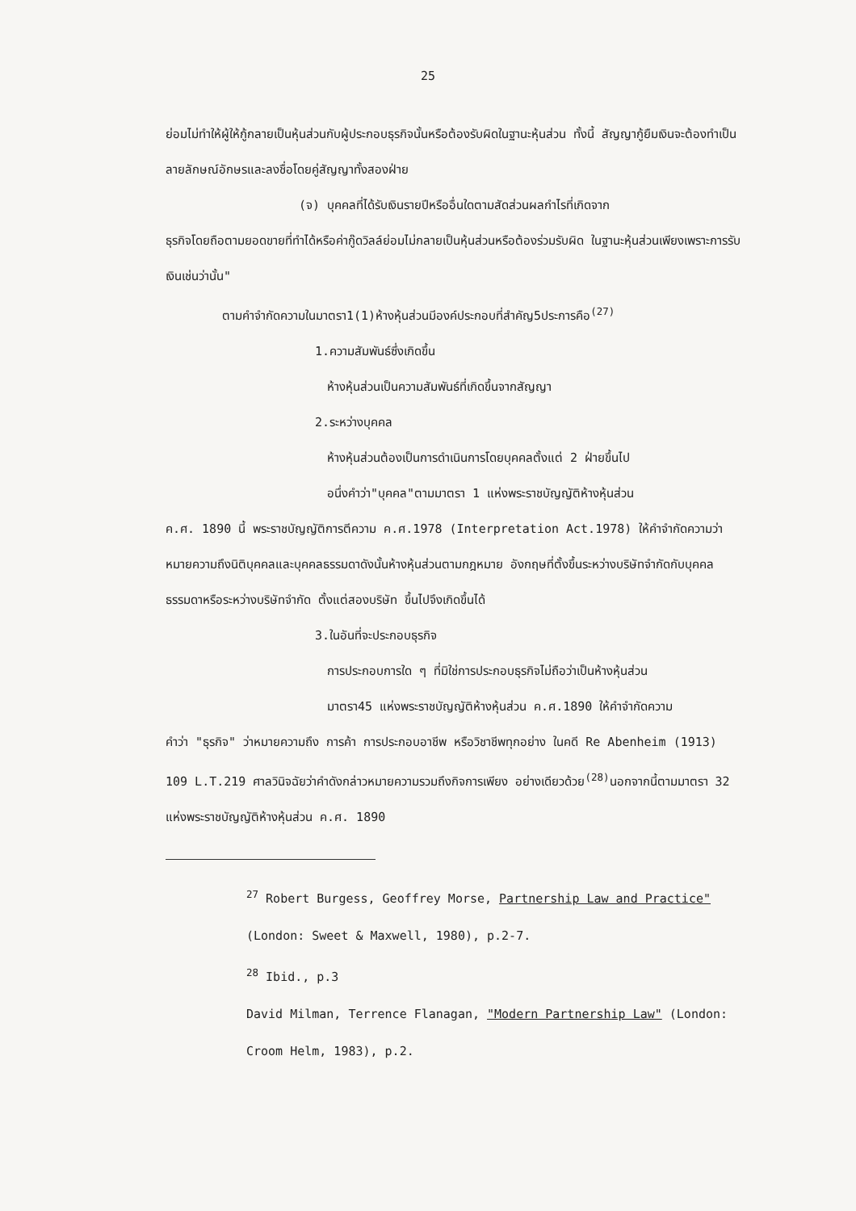25
ย่อมไม่ทำให้ผู้ให้กู้กลายเป็นหุ้นส่วนกับผู้ประกอบธุรกิจนั้นหรือต้องรับผิดในฐานะหุ้นส่วน ทั้งนี้ สัญญากู้ยืมเงินจะต้องทำเป็นลายลักษณ์อักษรและลงชื่อโดยคู่สัญญาทั้งสองฝ่าย
(จ) บุคคลที่ได้รับเงินรายปีหรืออื่นใดตามสัดส่วนผลกำไรที่เกิดจาก
ธุรกิจโดยถือตามยอดขายที่ทำได้หรือค่ากู๊ดวิลล์ย่อมไม่กลายเป็นหุ้นส่วนหรือต้องร่วมรับผิด ในฐานะหุ้นส่วนเพียงเพราะการรับเงินเช่นว่านั้น"
ตามคำจำกัดความในมาตรา1(1)ห้างหุ้นส่วนมีองค์ประกอบที่สำคัญ5ประการคือ<sup>(27)</sup>
1.ความสัมพันธ์ซึ่งเกิดขึ้น
ห้างหุ้นส่วนเป็นความสัมพันธ์ที่เกิดขึ้นจากสัญญา
2.ระหว่างบุคคล
ห้างหุ้นส่วนต้องเป็นการดำเนินการโดยบุคคลตั้งแต่ 2 ฝ่ายขึ้นไป
อนึ่งคำว่า"บุคคล"ตามมาตรา 1 แห่งพระราชบัญญัติห้างหุ้นส่วน
ค.ศ. 1890 นี้ พระราชบัญญัติการตีความ ค.ศ.1978 (Interpretation Act.1978) ให้คำจำกัดความว่า หมายความถึงนิติบุคคลและบุคคลธรรมดาดังนั้นห้างหุ้นส่วนตามกฎหมาย อังกฤษที่ตั้งขึ้นระหว่างบริษัทจำกัดกับบุคคลธรรมดาหรือระหว่างบริษัทจำกัด ตั้งแต่สองบริษัท ขึ้นไปจึงเกิดขึ้นได้
3.ในอันที่จะประกอบธุรกิจ
การประกอบการใด ๆ ที่มิใช่การประกอบธุรกิจไม่ถือว่าเป็นห้างหุ้นส่วน
มาตรา45 แห่งพระราชบัญญัติห้างหุ้นส่วน ค.ศ.1890 ให้คำจำกัดความ
คำว่า "ธุรกิจ" ว่าหมายความถึง การค้า การประกอบอาชีพ หรือวิชาชีพทุกอย่าง ในคดี Re Abenheim (1913) 109 L.T.219 ศาลวินิจฉัยว่าคำดังกล่าวหมายความรวมถึงกิจการเพียง อย่างเดียวด้วย<sup>(28)</sup>นอกจากนี้ตามมาตรา 32 แห่งพระราชบัญญัติห้างหุ้นส่วน ค.ศ. 1890
<sup>27</sup> Robert Burgess, Geoffrey Morse, Partnership Law and Practice" (London: Sweet & Maxwell, 1980), p.2-7.
<sup>28</sup> Ibid., p.3
David Milman, Terrence Flanagan, "Modern Partnership Law" (London: Croom Helm, 1983), p.2.